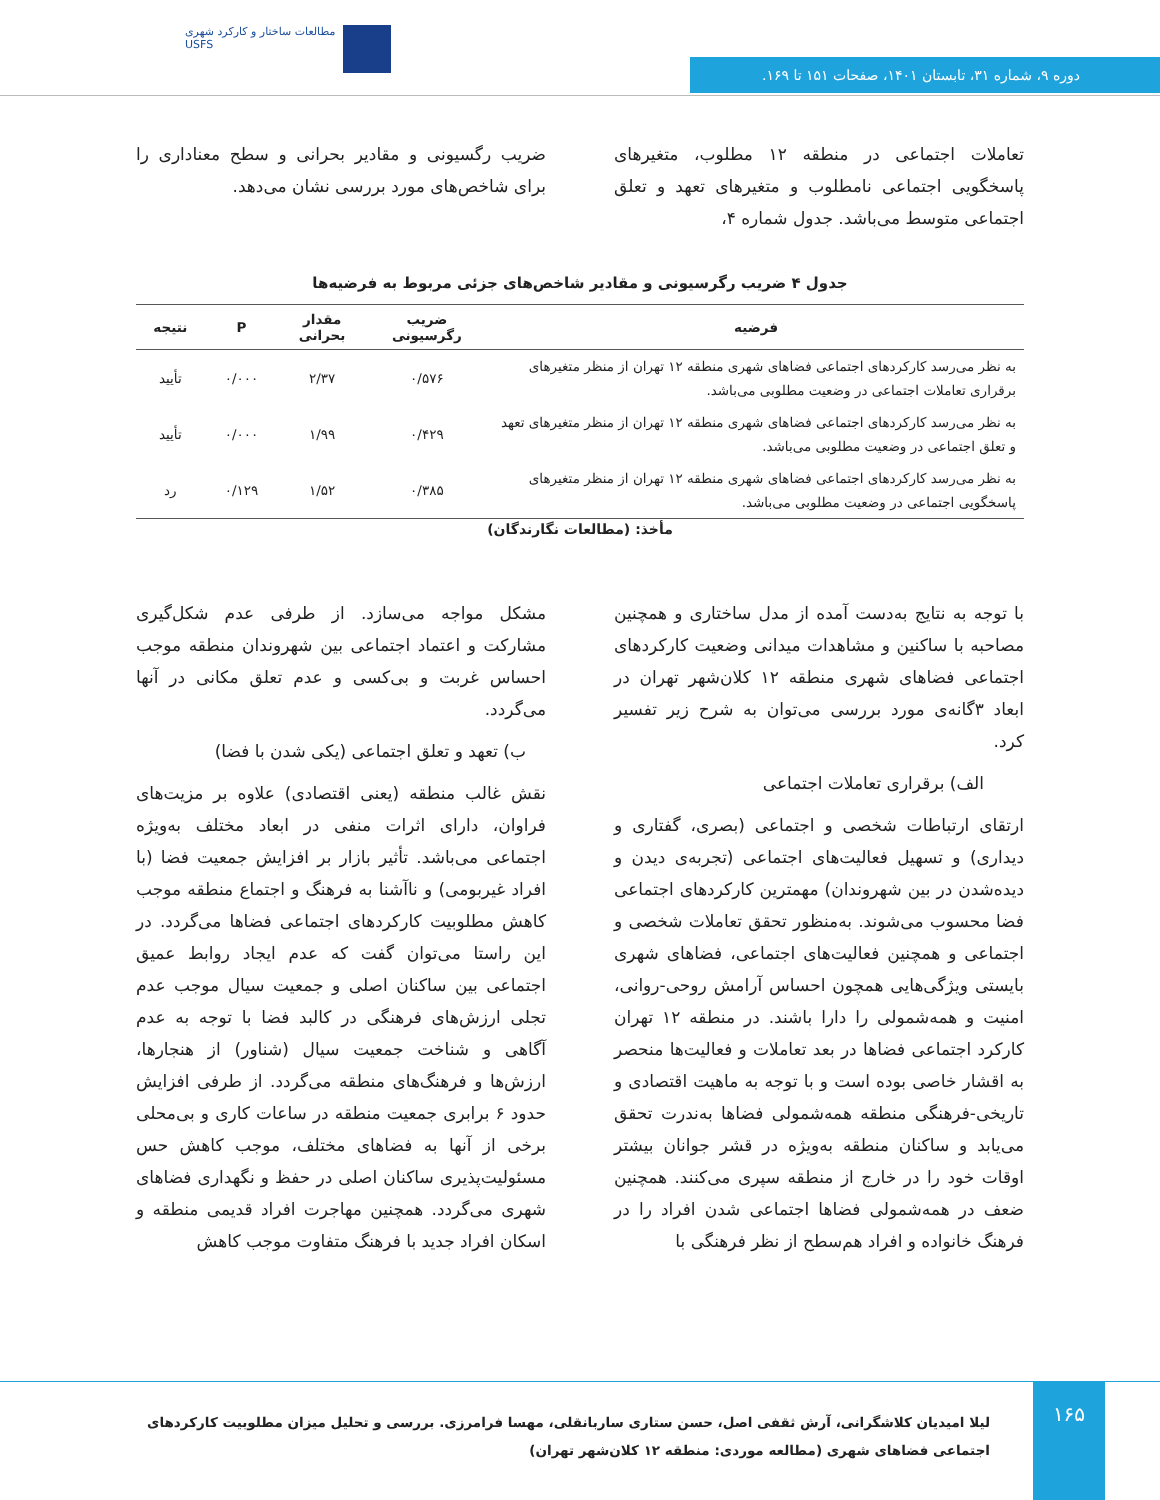مطالعات ساختار و کارکرد شهری
USFS
دوره ۹، شماره ۳۱، تابستان ۱۴۰۱، صفحات ۱۵۱ تا ۱۶۹.
تعاملات اجتماعی در منطقه ۱۲ مطلوب، متغیرهای پاسخگویی اجتماعی نامطلوب و متغیرهای تعهد و تعلق اجتماعی متوسط می‌باشد. جدول شماره ۴،
ضریب رگسیونی و مقادیر بحرانی و سطح معناداری را برای شاخص‌های مورد بررسی نشان می‌دهد.
جدول ۴ ضریب رگرسیونی و مقادیر شاخص‌های جزئی مربوط به فرضیه‌ها
| فرضیه | ضریب رگرسیونی | مقدار بحرانی | P | نتیجه |
| --- | --- | --- | --- | --- |
| به نظر می‌رسد کارکردهای اجتماعی فضاهای شهری منطقه ۱۲ تهران از منظر متغیرهای برقراری تعاملات اجتماعی در وضعیت مطلوبی می‌باشد. | ۰/۵۷۶ | ۲/۳۷ | ۰/۰۰۰ | تأیید |
| به نظر می‌رسد کارکردهای اجتماعی فضاهای شهری منطقه ۱۲ تهران از منظر متغیرهای تعهد و تعلق اجتماعی در وضعیت مطلوبی می‌باشد. | ۰/۴۲۹ | ۱/۹۹ | ۰/۰۰۰ | تأیید |
| به نظر می‌رسد کارکردهای اجتماعی فضاهای شهری منطقه ۱۲ تهران از منظر متغیرهای پاسخگویی اجتماعی در وضعیت مطلوبی می‌باشد. | ۰/۳۸۵ | ۱/۵۲ | ۰/۱۲۹ | رد |
مأخذ: (مطالعات نگارندگان)
با توجه به نتایج به‌دست آمده از مدل ساختاری و همچنین مصاحبه با ساکنین و مشاهدات میدانی وضعیت کارکردهای اجتماعی فضاهای شهری منطقه ۱۲ کلان‌شهر تهران در ابعاد ۳گانه‌ی مورد بررسی می‌توان به شرح زیر تفسیر کرد.
الف) برقراری تعاملات اجتماعی
ارتقای ارتباطات شخصی و اجتماعی (بصری، گفتاری و دیداری) و تسهیل فعالیت‌های اجتماعی (تجربه‌ی دیدن و دیده‌شدن در بین شهروندان) مهمترین کارکردهای اجتماعی فضا محسوب می‌شوند. به‌منظور تحقق تعاملات شخصی و اجتماعی و همچنین فعالیت‌های اجتماعی، فضاهای شهری بایستی ویژگی‌هایی همچون احساس آرامش روحی-روانی، امنیت و همه‌شمولی را دارا باشند. در منطقه ۱۲ تهران کارکرد اجتماعی فضاها در بعد تعاملات و فعالیت‌ها منحصر به اقشار خاصی بوده است و با توجه به ماهیت اقتصادی و تاریخی-فرهنگی منطقه همه‌شمولی فضاها به‌ندرت تحقق می‌یابد و ساکنان منطقه به‌ویژه در قشر جوانان بیشتر اوقات خود را در خارج از منطقه سپری می‌کنند. همچنین ضعف در همه‌شمولی فضاها اجتماعی شدن افراد را در فرهنگ خانواده و افراد هم‌سطح از نظر فرهنگی با
مشکل مواجه می‌سازد. از طرفی عدم شکل‌گیری مشارکت و اعتماد اجتماعی بین شهروندان منطقه موجب احساس غربت و بی‌کسی و عدم تعلق مکانی در آنها می‌گردد.
ب) تعهد و تعلق اجتماعی (یکی شدن با فضا)
نقش غالب منطقه (یعنی اقتصادی) علاوه بر مزیت‌های فراوان، دارای اثرات منفی در ابعاد مختلف به‌ویژه اجتماعی می‌باشد. تأثیر بازار بر افزایش جمعیت فضا (با افراد غیربومی) و ناآشنا به فرهنگ و اجتماع منطقه موجب کاهش مطلوبیت کارکردهای اجتماعی فضاها می‌گردد. در این راستا می‌توان گفت که عدم ایجاد روابط عمیق اجتماعی بین ساکنان اصلی و جمعیت سیال موجب عدم تجلی ارزش‌های فرهنگی در کالبد فضا با توجه به عدم آگاهی و شناخت جمعیت سیال (شناور) از هنجارها، ارزش‌ها و فرهنگ‌های منطقه می‌گردد. از طرفی افزایش حدود ۶ برابری جمعیت منطقه در ساعات کاری و بی‌محلی برخی از آنها به فضاهای مختلف، موجب کاهش حس مسئولیت‌پذیری ساکنان اصلی در حفظ و نگهداری فضاهای شهری می‌گردد. همچنین مهاجرت افراد قدیمی منطقه و اسکان افراد جدید با فرهنگ متفاوت موجب کاهش
۱۶۵
لیلا امیدیان کلاشگرانی، آرش ثقفی اصل، حسن ستاری ساربانقلی، مهسا فرامرزی. بررسی و تحلیل میزان مطلوبیت کارکردهای اجتماعی فضاهای شهری (مطالعه موردی: منطقه ۱۲ کلان‌شهر تهران)